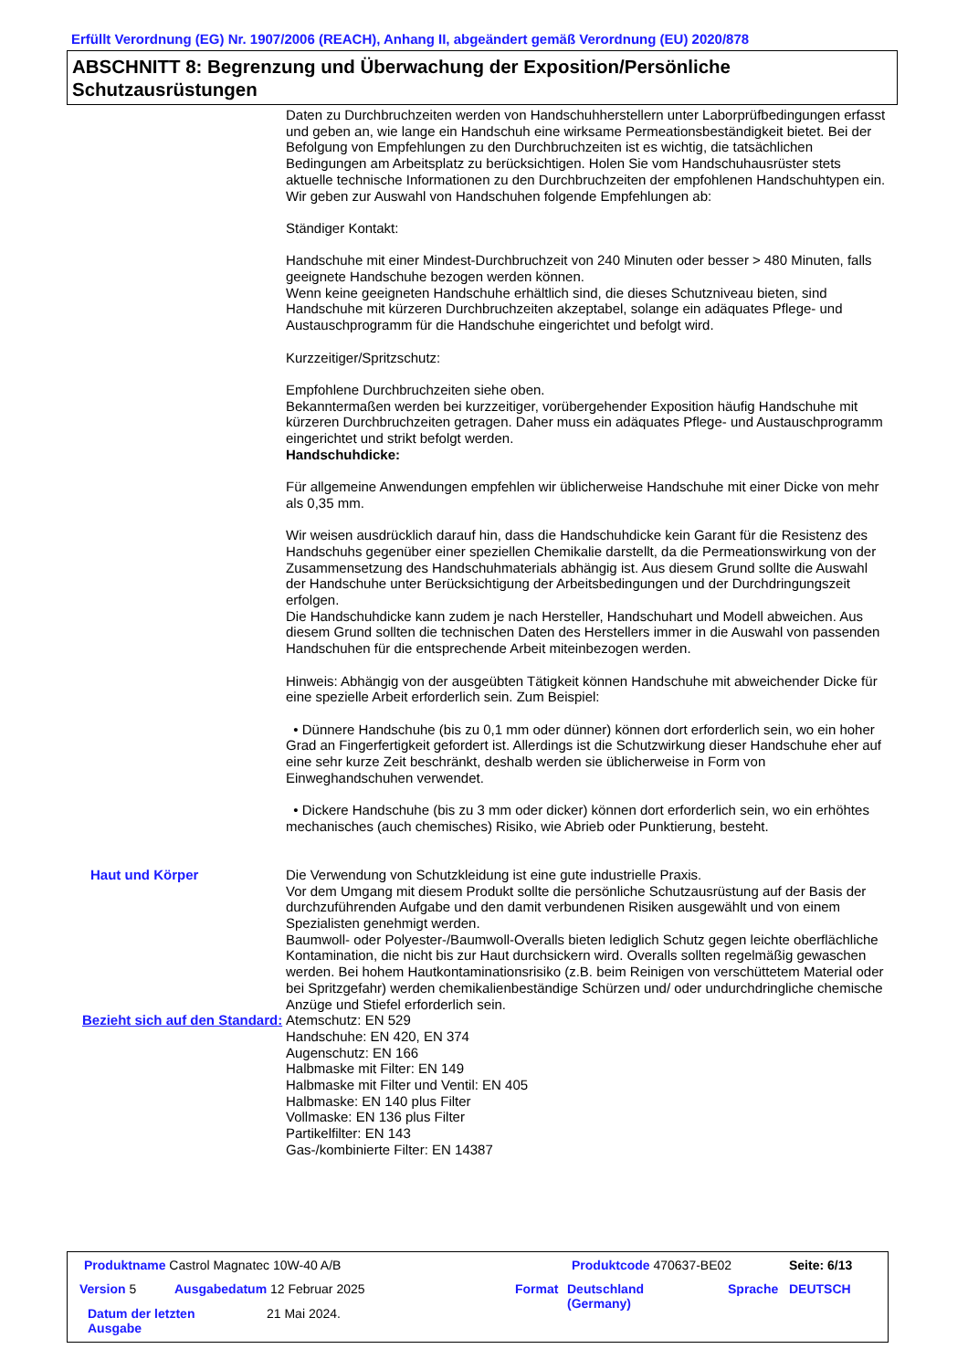Erfüllt Verordnung (EG) Nr. 1907/2006 (REACH), Anhang II, abgeändert gemäß Verordnung (EU) 2020/878
ABSCHNITT 8: Begrenzung und Überwachung der Exposition/Persönliche Schutzausrüstungen
Daten zu Durchbruchzeiten werden von Handschuhherstellern unter Laborprüfbedingungen erfasst und geben an, wie lange ein Handschuh eine wirksame Permeationsbeständigkeit bietet. Bei der Befolgung von Empfehlungen zu den Durchbruchzeiten ist es wichtig, die tatsächlichen Bedingungen am Arbeitsplatz zu berücksichtigen. Holen Sie vom Handschuhausrüster stets aktuelle technische Informationen zu den Durchbruchzeiten der empfohlenen Handschuhtypen ein.
Wir geben zur Auswahl von Handschuhen folgende Empfehlungen ab:
Ständiger Kontakt:
Handschuhe mit einer Mindest-Durchbruchzeit von 240 Minuten oder besser > 480 Minuten, falls geeignete Handschuhe bezogen werden können.
Wenn keine geeigneten Handschuhe erhältlich sind, die dieses Schutzniveau bieten, sind Handschuhe mit kürzeren Durchbruchzeiten akzeptabel, solange ein adäquates Pflege- und Austauschprogramm für die Handschuhe eingerichtet und befolgt wird.
Kurzzeitiger/Spritzschutz:
Empfohlene Durchbruchzeiten siehe oben.
Bekanntermaßen werden bei kurzzeitiger, vorübergehender Exposition häufig Handschuhe mit kürzeren Durchbruchzeiten getragen. Daher muss ein adäquates Pflege- und Austauschprogramm eingerichtet und strikt befolgt werden.
Handschuhdicke:
Für allgemeine Anwendungen empfehlen wir üblicherweise Handschuhe mit einer Dicke von mehr als 0,35 mm.
Wir weisen ausdrücklich darauf hin, dass die Handschuhdicke kein Garant für die Resistenz des Handschuhs gegenüber einer speziellen Chemikalie darstellt, da die Permeationswirkung von der Zusammensetzung des Handschuhmaterials abhängig ist. Aus diesem Grund sollte die Auswahl der Handschuhe unter Berücksichtigung der Arbeitsbedingungen und der Durchdringungszeit erfolgen.
Die Handschuhdicke kann zudem je nach Hersteller, Handschuhart und Modell abweichen. Aus diesem Grund sollten die technischen Daten des Herstellers immer in die Auswahl von passenden Handschuhen für die entsprechende Arbeit miteinbezogen werden.
Hinweis: Abhängig von der ausgeübten Tätigkeit können Handschuhe mit abweichender Dicke für eine spezielle Arbeit erforderlich sein. Zum Beispiel:
• Dünnere Handschuhe (bis zu 0,1 mm oder dünner) können dort erforderlich sein, wo ein hoher Grad an Fingerfertigkeit gefordert ist. Allerdings ist die Schutzwirkung dieser Handschuhe eher auf eine sehr kurze Zeit beschränkt, deshalb werden sie üblicherweise in Form von Einweghandschuhen verwendet.
• Dickere Handschuhe (bis zu 3 mm oder dicker) können dort erforderlich sein, wo ein erhöhtes mechanisches (auch chemisches) Risiko, wie Abrieb oder Punktierung, besteht.
Haut und Körper Die Verwendung von Schutzkleidung ist eine gute industrielle Praxis.
Vor dem Umgang mit diesem Produkt sollte die persönliche Schutzausrüstung auf der Basis der durchzuführenden Aufgabe und den damit verbundenen Risiken ausgewählt und von einem Spezialisten genehmigt werden.
Baumwoll- oder Polyester-/Baumwoll-Overalls bieten lediglich Schutz gegen leichte oberflächliche Kontamination, die nicht bis zur Haut durchsickern wird. Overalls sollten regelmäßig gewaschen werden. Bei hohem Hautkontaminationsrisiko (z.B. beim Reinigen von verschüttetem Material oder bei Spritzgefahr) werden chemikalienbeständige Schürzen und/ oder undurchdringliche chemische Anzüge und Stiefel erforderlich sein.
Bezieht sich auf den Standard:
Atemschutz: EN 529
Handschuhe: EN 420, EN 374
Augenschutz: EN 166
Halbmaske mit Filter: EN 149
Halbmaske mit Filter und Ventil: EN 405
Halbmaske: EN 140 plus Filter
Vollmaske: EN 136 plus Filter
Partikelfilter: EN 143
Gas-/kombinierte Filter: EN 14387
Produktname Castrol Magnatec 10W-40 A/B
Produktcode 470637-BE02 Seite: 6/13
Version 5 Ausgabedatum 12 Februar 2025 Format
Deutschland
(Germany)
Sprache DEUTSCH
Datum der letzten
Ausgabe
21 Mai 2024.